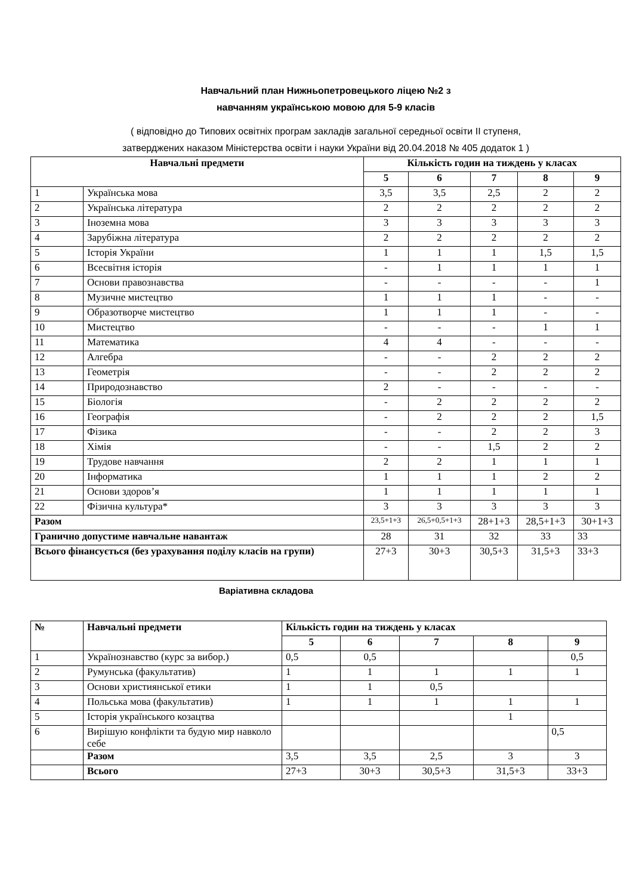Навчальний план Нижньопетровецького ліцею №2 з
навчанням українською мовою для 5-9 класів
( відповідно до Типових освітніх програм закладів загальної середньої освіти ІІ ступеня,
затверджених наказом Міністерства освіти і науки України від 20.04.2018 № 405 додаток 1 )
| Навчальні предмети | | Кількість годин на тиждень у класах | | | | |
| --- | --- | --- | --- | --- | --- | --- |
| | | 5 | 6 | 7 | 8 | 9 |
| 1 | Українська мова | 3,5 | 3,5 | 2,5 | 2 | 2 |
| 2 | Українська література | 2 | 2 | 2 | 2 | 2 |
| 3 | Іноземна мова | 3 | 3 | 3 | 3 | 3 |
| 4 | Зарубіжна література | 2 | 2 | 2 | 2 | 2 |
| 5 | Історія України | 1 | 1 | 1 | 1,5 | 1,5 |
| 6 | Всесвітня історія | - | 1 | 1 | 1 | 1 |
| 7 | Основи правознавства | - | - | - | - | 1 |
| 8 | Музичне мистецтво | 1 | 1 | 1 | - | - |
| 9 | Образотворче мистецтво | 1 | 1 | 1 | - | - |
| 10 | Мистецтво | - | - | - | 1 | 1 |
| 11 | Математика | 4 | 4 | - | - | - |
| 12 | Алгебра | - | - | 2 | 2 | 2 |
| 13 | Геометрія | - | - | 2 | 2 | 2 |
| 14 | Природознавство | 2 | - | - | - | - |
| 15 | Біологія | - | 2 | 2 | 2 | 2 |
| 16 | Географія | - | 2 | 2 | 2 | 1,5 |
| 17 | Фізика | - | - | 2 | 2 | 3 |
| 18 | Хімія | - | - | 1,5 | 2 | 2 |
| 19 | Трудове навчання | 2 | 2 | 1 | 1 | 1 |
| 20 | Інформатика | 1 | 1 | 1 | 2 | 2 |
| 21 | Основи здоров’я | 1 | 1 | 1 | 1 | 1 |
| 22 | Фізична культура* | 3 | 3 | 3 | 3 | 3 |
| Разом | | 23,5+1+3 | 26,5+0,5+1+3 | 28+1+3 | 28,5+1+3 | 30+1+3 |
| Гранично допустиме навчальне навантаж | | 28 | 31 | 32 | 33 | 33 |
| Всього фінансується (без урахування поділу класів на групи) | | 27+3 | 30+3 | 30,5+3 | 31,5+3 | 33+3 |
Варіативна складова
| № | Навчальні предмети | Кількість годин на тиждень у класах | | | | |
| --- | --- | --- | --- | --- | --- | --- |
| | | 5 | 6 | 7 | 8 | 9 |
| 1 | Українознавство (курс за вибор.) | 0,5 | 0,5 | | | 0,5 |
| 2 | Румунська (факультатив) | 1 | 1 | 1 | 1 | 1 |
| 3 | Основи християнської етики | 1 | 1 | 0,5 | | |
| 4 | Польська мова (факультатив) | 1 | 1 | 1 | 1 | 1 |
| 5 | Історія українського козацтва | | | | 1 | |
| 6 | Вирішую конфлікти та будую мир навколо себе | | | | | 0,5 |
| | Разом | 3,5 | 3,5 | 2,5 | 3 | 3 |
| | Всього | 27+3 | 30+3 | 30,5+3 | 31,5+3 | 33+3 |